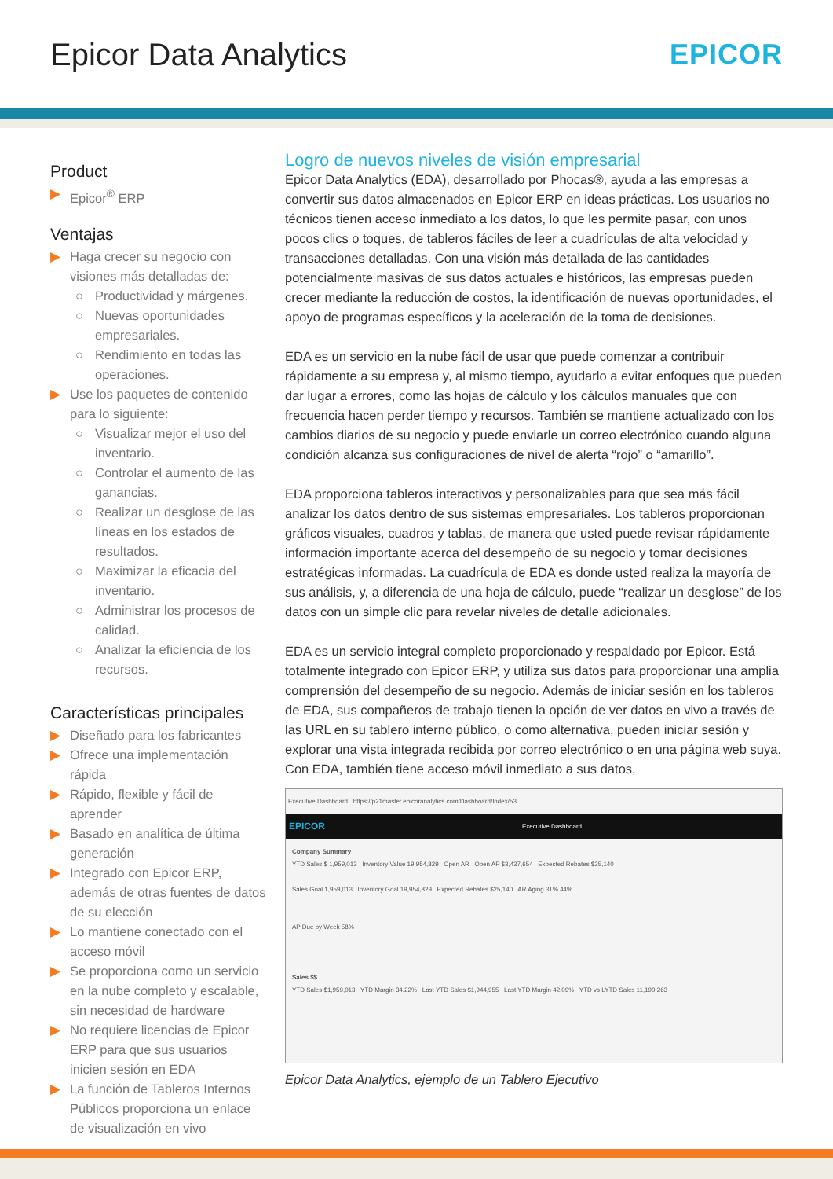Epicor Data Analytics EPICOR
Product
▶ Epicor<sup>®</sup> ERP
Ventajas
▶ Haga crecer su negocio con visiones más detalladas de:
○ Productividad y márgenes.
○ Nuevas oportunidades empresariales.
○ Rendimiento en todas las operaciones.
▶ Use los paquetes de contenido para lo siguiente:
○ Visualizar mejor el uso del inventario.
○ Controlar el aumento de las ganancias.
○ Realizar un desglose de las líneas en los estados de resultados.
○ Maximizar la eficacia del inventario.
○ Administrar los procesos de calidad.
○ Analizar la eficiencia de los recursos.
Características principales
▶ Diseñado para los fabricantes
▶ Ofrece una implementación rápida
▶ Rápido, flexible y fácil de aprender
▶ Basado en analítica de última generación
▶ Integrado con Epicor ERP, además de otras fuentes de datos de su elección
▶ Lo mantiene conectado con el acceso móvil
▶ Se proporciona como un servicio en la nube completo y escalable, sin necesidad de hardware
▶ No requiere licencias de Epicor ERP para que sus usuarios inicien sesión en EDA
▶ La función de Tableros Internos Públicos proporciona un enlace de visualización en vivo
Logro de nuevos niveles de visión empresarial
Epicor Data Analytics (EDA), desarrollado por Phocas®, ayuda a las empresas a convertir sus datos almacenados en Epicor ERP en ideas prácticas. Los usuarios no técnicos tienen acceso inmediato a los datos, lo que les permite pasar, con unos pocos clics o toques, de tableros fáciles de leer a cuadrículas de alta velocidad y transacciones detalladas. Con una visión más detallada de las cantidades potencialmente masivas de sus datos actuales e históricos, las empresas pueden crecer mediante la reducción de costos, la identificación de nuevas oportunidades, el apoyo de programas específicos y la aceleración de la toma de decisiones.
EDA es un servicio en la nube fácil de usar que puede comenzar a contribuir rápidamente a su empresa y, al mismo tiempo, ayudarlo a evitar enfoques que pueden dar lugar a errores, como las hojas de cálculo y los cálculos manuales que con frecuencia hacen perder tiempo y recursos. También se mantiene actualizado con los cambios diarios de su negocio y puede enviarle un correo electrónico cuando alguna condición alcanza sus configuraciones de nivel de alerta “rojo” o “amarillo”.
EDA proporciona tableros interactivos y personalizables para que sea más fácil analizar los datos dentro de sus sistemas empresariales. Los tableros proporcionan gráficos visuales, cuadros y tablas, de manera que usted puede revisar rápidamente información importante acerca del desempeño de su negocio y tomar decisiones estratégicas informadas. La cuadrícula de EDA es donde usted realiza la mayoría de sus análisis, y, a diferencia de una hoja de cálculo, puede “realizar un desglose” de los datos con un simple clic para revelar niveles de detalle adicionales.
EDA es un servicio integral completo proporcionado y respaldado por Epicor. Está totalmente integrado con Epicor ERP, y utiliza sus datos para proporcionar una amplia comprensión del desempeño de su negocio. Además de iniciar sesión en los tableros de EDA, sus compañeros de trabajo tienen la opción de ver datos en vivo a través de las URL en su tablero interno público, o como alternativa, pueden iniciar sesión y explorar una vista integrada recibida por correo electrónico o en una página web suya. Con EDA, también tiene acceso móvil inmediato a sus datos,
Executive Dashboard https://p21master.epicoranalytics.com/Dashboard/Index/53
EPICOR Executive Dashboard
Company Summary
YTD Sales $ 1,959,013 Inventory Value 19,954,829 Open AR Open AP $3,437,654 Expected Rebates $25,140
Sales Goal 1,959,013 Inventory Goal 19,954,829 Expected Rebates $25,140 AR Aging 31% 44%
AP Due by Week 58%
Sales $$
YTD Sales $1,959,013 YTD Margin 34.22% Last YTD Sales $1,944,955 Last YTD Margin 42.09% YTD vs LYTD Sales 11,190,263
Epicor Data Analytics, ejemplo de un Tablero Ejecutivo